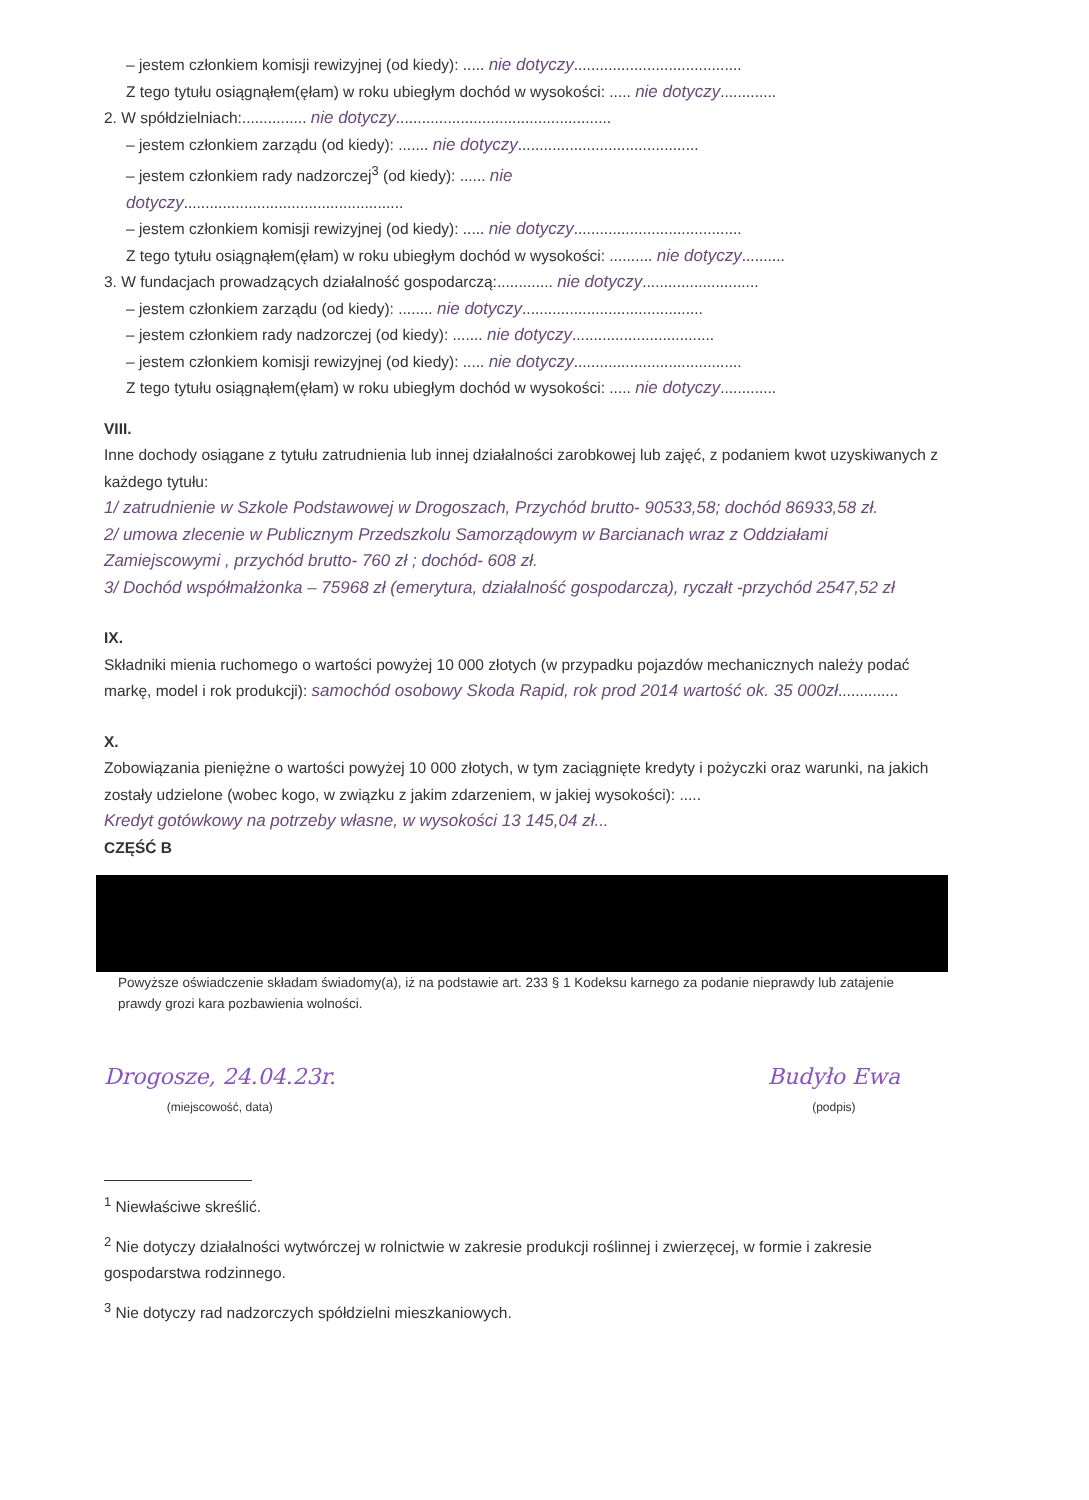– jestem członkiem komisji rewizyjnej (od kiedy): ..... nie dotyczy.......................................
Z tego tytułu osiągnąłem(ęłam) w roku ubiegłym dochód w wysokości: ..... nie dotyczy.............
2. W spółdzielniach:............... nie dotyczy..................................................
– jestem członkiem zarządu (od kiedy): ....... nie dotyczy..........................................
– jestem członkiem rady nadzorczej<sup>3</sup> (od kiedy): ...... nie
dotyczy...................................................
– jestem członkiem komisji rewizyjnej (od kiedy): ..... nie dotyczy.......................................
Z tego tytułu osiągnąłem(ęłam) w roku ubiegłym dochód w wysokości: .......... nie dotyczy..........
3. W fundacjach prowadzących działalność gospodarczą:............. nie dotyczy...........................
– jestem członkiem zarządu (od kiedy): ........ nie dotyczy..........................................
– jestem członkiem rady nadzorczej (od kiedy): ....... nie dotyczy.................................
– jestem członkiem komisji rewizyjnej (od kiedy): ..... nie dotyczy.......................................
Z tego tytułu osiągnąłem(ęłam) w roku ubiegłym dochód w wysokości: ..... nie dotyczy.............
VIII.
Inne dochody osiągane z tytułu zatrudnienia lub innej działalności zarobkowej lub zajęć, z podaniem kwot uzyskiwanych z każdego tytułu:
1/ zatrudnienie w Szkole Podstawowej w Drogoszach, Przychód brutto- 90533,58; dochód 86933,58 zł.
2/ umowa zlecenie w Publicznym Przedszkolu Samorządowym w Barcianach wraz z Oddziałami Zamiejscowymi , przychód brutto- 760 zł ; dochód- 608 zł.
3/ Dochód współmałżonka – 75968 zł (emerytura, działalność gospodarcza), ryczałt -przychód 2547,52 zł
IX.
Składniki mienia ruchomego o wartości powyżej 10 000 złotych (w przypadku pojazdów mechanicznych należy podać markę, model i rok produkcji): samochód osobowy Skoda Rapid, rok prod 2014 wartość ok. 35 000zł..............
X.
Zobowiązania pieniężne o wartości powyżej 10 000 złotych, w tym zaciągnięte kredyty i pożyczki oraz warunki, na jakich zostały udzielone (wobec kogo, w związku z jakim zdarzeniem, w jakiej wysokości): .....
Kredyt gotówkowy na potrzeby własne, w wysokości 13 145,04 zł...
CZĘŚĆ B
Powyższe oświadczenie składam świadomy(a), iż na podstawie art. 233 § 1 Kodeksu karnego za podanie nieprawdy lub zatajenie prawdy grozi kara pozbawienia wolności.
Drogosze, 24.04.23r.
(miejscowość, data)
Budyło Ewa
(podpis)
<sup>1</sup> Niewłaściwe skreślić.
<sup>2</sup> Nie dotyczy działalności wytwórczej w rolnictwie w zakresie produkcji roślinnej i zwierzęcej, w formie i zakresie gospodarstwa rodzinnego.
<sup>3</sup> Nie dotyczy rad nadzorczych spółdzielni mieszkaniowych.